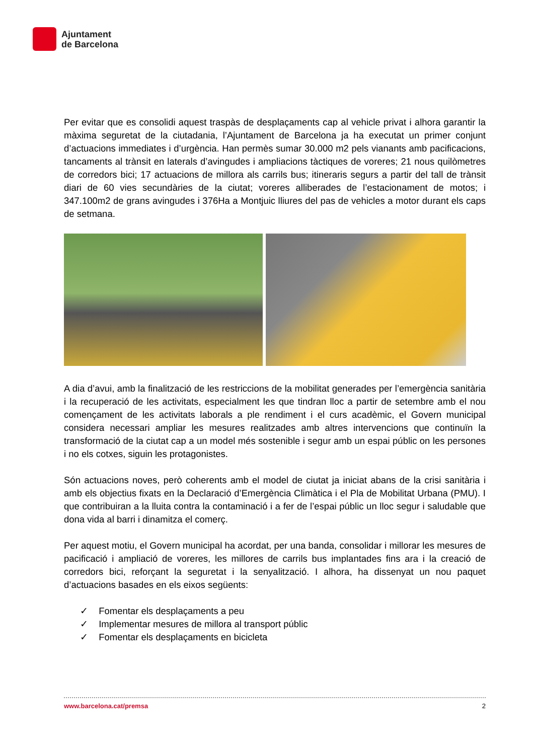Ajuntament
de Barcelona
Per evitar que es consolidi aquest traspàs de desplaçaments cap al vehicle privat i alhora garantir la màxima seguretat de la ciutadania, l’Ajuntament de Barcelona ja ha executat un primer conjunt d’actuacions immediates i d’urgència. Han permès sumar 30.000 m2 pels vianants amb pacificacions, tancaments al trànsit en laterals d’avingudes i ampliacions tàctiques de voreres; 21 nous quilòmetres de corredors bici; 17 actuacions de millora als carrils bus; itineraris segurs a partir del tall de trànsit diari de 60 vies secundàries de la ciutat; voreres alliberades de l’estacionament de motos; i 347.100m2 de grans avingudes i 376Ha a Montjuic lliures del pas de vehicles a motor durant els caps de setmana.
A dia d’avui, amb la finalització de les restriccions de la mobilitat generades per l’emergència sanitària i la recuperació de les activitats, especialment les que tindran lloc a partir de setembre amb el nou començament de les activitats laborals a ple rendiment i el curs acadèmic, el Govern municipal considera necessari ampliar les mesures realitzades amb altres intervencions que continuïn la transformació de la ciutat cap a un model més sostenible i segur amb un espai públic on les persones i no els cotxes, siguin les protagonistes.
Són actuacions noves, però coherents amb el model de ciutat ja iniciat abans de la crisi sanitària i amb els objectius fixats en la Declaració d’Emergència Climàtica i el Pla de Mobilitat Urbana (PMU). I que contribuiran a la lluita contra la contaminació i a fer de l’espai públic un lloc segur i saludable que dona vida al barri i dinamitza el comerç.
Per aquest motiu, el Govern municipal ha acordat, per una banda, consolidar i millorar les mesures de pacificació i ampliació de voreres, les millores de carrils bus implantades fins ara i la creació de corredors bici, reforçant la seguretat i la senyalització. I alhora, ha dissenyat un nou paquet d’actuacions basades en els eixos següents:
✓ Fomentar els desplaçaments a peu
✓ Implementar mesures de millora al transport públic
✓ Fomentar els desplaçaments en bicicleta
www.barcelona.cat/premsa 2